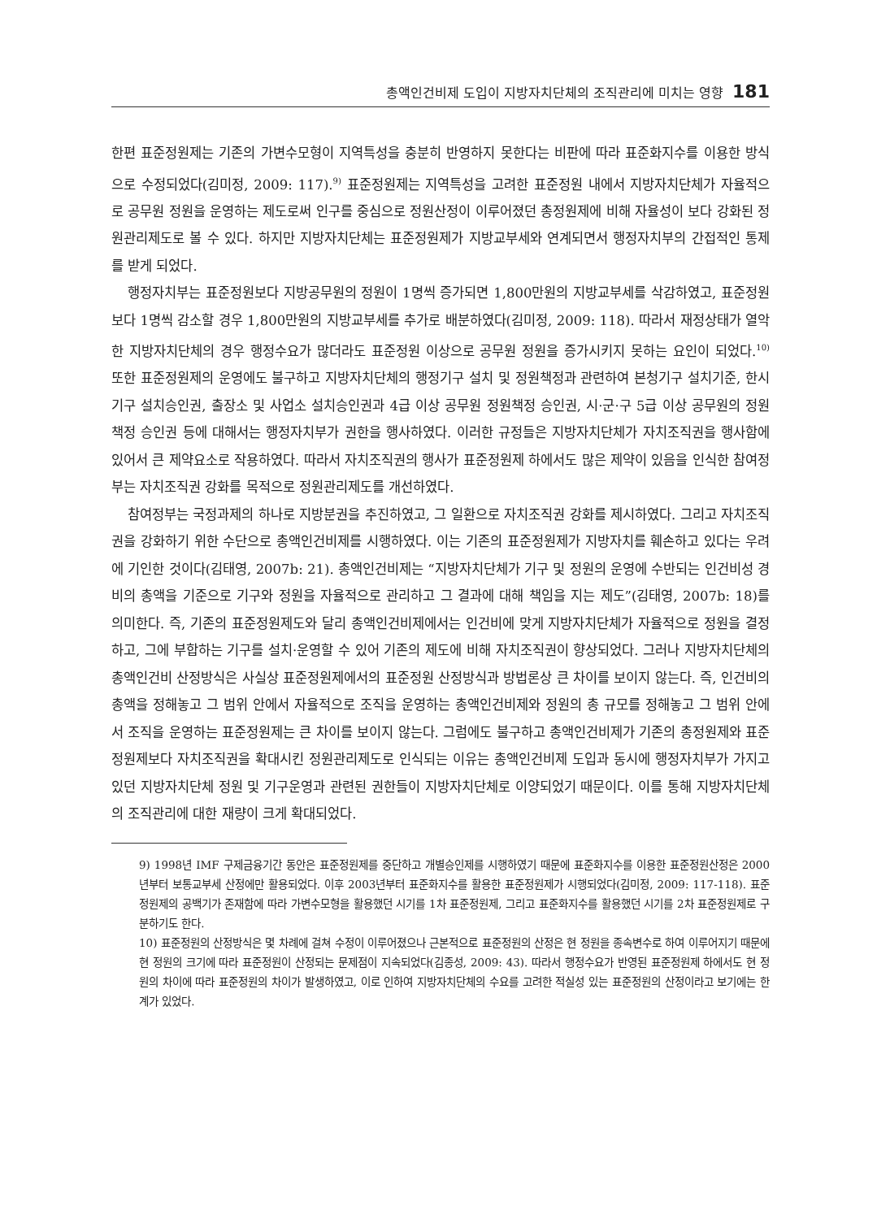총액인건비제 도입이 지방자치단체의 조직관리에 미치는 영향 181
한편 표준정원제는 기존의 가변수모형이 지역특성을 충분히 반영하지 못한다는 비판에 따라 표준화지수를 이용한 방식으로 수정되었다(김미정, 2009: 117).<sup>9)</sup> 표준정원제는 지역특성을 고려한 표준정원 내에서 지방자치단체가 자율적으로 공무원 정원을 운영하는 제도로써 인구를 중심으로 정원산정이 이루어졌던 총정원제에 비해 자율성이 보다 강화된 정원관리제도로 볼 수 있다. 하지만 지방자치단체는 표준정원제가 지방교부세와 연계되면서 행정자치부의 간접적인 통제를 받게 되었다.
행정자치부는 표준정원보다 지방공무원의 정원이 1명씩 증가되면 1,800만원의 지방교부세를 삭감하였고, 표준정원보다 1명씩 감소할 경우 1,800만원의 지방교부세를 추가로 배분하였다(김미정, 2009: 118). 따라서 재정상태가 열악한 지방자치단체의 경우 행정수요가 많더라도 표준정원 이상으로 공무원 정원을 증가시키지 못하는 요인이 되었다.<sup>10)</sup> 또한 표준정원제의 운영에도 불구하고 지방자치단체의 행정기구 설치 및 정원책정과 관련하여 본청기구 설치기준, 한시기구 설치승인권, 출장소 및 사업소 설치승인권과 4급 이상 공무원 정원책정 승인권, 시·군·구 5급 이상 공무원의 정원책정 승인권 등에 대해서는 행정자치부가 권한을 행사하였다. 이러한 규정들은 지방자치단체가 자치조직권을 행사함에 있어서 큰 제약요소로 작용하였다. 따라서 자치조직권의 행사가 표준정원제 하에서도 많은 제약이 있음을 인식한 참여정부는 자치조직권 강화를 목적으로 정원관리제도를 개선하였다.
참여정부는 국정과제의 하나로 지방분권을 추진하였고, 그 일환으로 자치조직권 강화를 제시하였다. 그리고 자치조직권을 강화하기 위한 수단으로 총액인건비제를 시행하였다. 이는 기존의 표준정원제가 지방자치를 훼손하고 있다는 우려에 기인한 것이다(김태영, 2007b: 21). 총액인건비제는 “지방자치단체가 기구 및 정원의 운영에 수반되는 인건비성 경비의 총액을 기준으로 기구와 정원을 자율적으로 관리하고 그 결과에 대해 책임을 지는 제도”(김태영, 2007b: 18)를 의미한다. 즉, 기존의 표준정원제도와 달리 총액인건비제에서는 인건비에 맞게 지방자치단체가 자율적으로 정원을 결정하고, 그에 부합하는 기구를 설치·운영할 수 있어 기존의 제도에 비해 자치조직권이 향상되었다. 그러나 지방자치단체의 총액인건비 산정방식은 사실상 표준정원제에서의 표준정원 산정방식과 방법론상 큰 차이를 보이지 않는다. 즉, 인건비의 총액을 정해놓고 그 범위 안에서 자율적으로 조직을 운영하는 총액인건비제와 정원의 총 규모를 정해놓고 그 범위 안에서 조직을 운영하는 표준정원제는 큰 차이를 보이지 않는다. 그럼에도 불구하고 총액인건비제가 기존의 총정원제와 표준정원제보다 자치조직권을 확대시킨 정원관리제도로 인식되는 이유는 총액인건비제 도입과 동시에 행정자치부가 가지고 있던 지방자치단체 정원 및 기구운영과 관련된 권한들이 지방자치단체로 이양되었기 때문이다. 이를 통해 지방자치단체의 조직관리에 대한 재량이 크게 확대되었다.
9) 1998년 IMF 구제금융기간 동안은 표준정원제를 중단하고 개별승인제를 시행하였기 때문에 표준화지수를 이용한 표준정원산정은 2000년부터 보통교부세 산정에만 활용되었다. 이후 2003년부터 표준화지수를 활용한 표준정원제가 시행되었다(김미정, 2009: 117-118). 표준정원제의 공백기가 존재함에 따라 가변수모형을 활용했던 시기를 1차 표준정원제, 그리고 표준화지수를 활용했던 시기를 2차 표준정원제로 구분하기도 한다.
10) 표준정원의 산정방식은 몇 차례에 걸쳐 수정이 이루어졌으나 근본적으로 표준정원의 산정은 현 정원을 종속변수로 하여 이루어지기 때문에 현 정원의 크기에 따라 표준정원이 산정되는 문제점이 지속되었다(김종성, 2009: 43). 따라서 행정수요가 반영된 표준정원제 하에서도 현 정원의 차이에 따라 표준정원의 차이가 발생하였고, 이로 인하여 지방자치단체의 수요를 고려한 적실성 있는 표준정원의 산정이라고 보기에는 한계가 있었다.